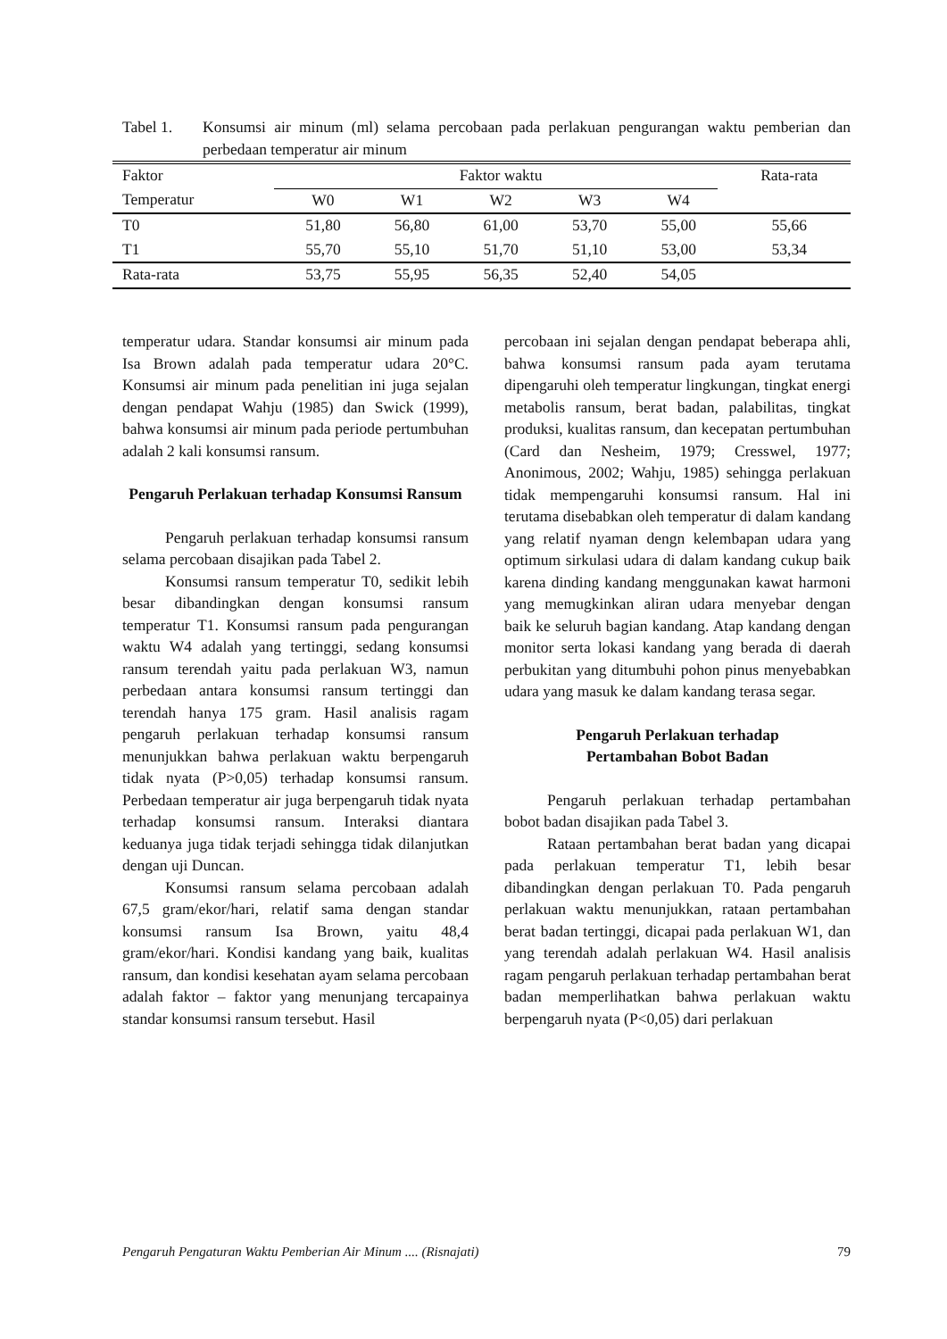Tabel 1. Konsumsi air minum (ml) selama percobaan pada perlakuan pengurangan waktu pemberian dan perbedaan temperatur air minum
| Faktor | Faktor waktu | | | | | Rata-rata |
| --- | --- | --- | --- | --- | --- | --- |
| Temperatur | W0 | W1 | W2 | W3 | W4 | |
| T0 | 51,80 | 56,80 | 61,00 | 53,70 | 55,00 | 55,66 |
| T1 | 55,70 | 55,10 | 51,70 | 51,10 | 53,00 | 53,34 |
| Rata-rata | 53,75 | 55,95 | 56,35 | 52,40 | 54,05 | |
temperatur udara. Standar konsumsi air minum pada Isa Brown adalah pada temperatur udara 20°C. Konsumsi air minum pada penelitian ini juga sejalan dengan pendapat Wahju (1985) dan Swick (1999), bahwa konsumsi air minum pada periode pertumbuhan adalah 2 kali konsumsi ransum.
Pengaruh Perlakuan terhadap Konsumsi Ransum
Pengaruh perlakuan terhadap konsumsi ransum selama percobaan disajikan pada Tabel 2.
Konsumsi ransum temperatur T0, sedikit lebih besar dibandingkan dengan konsumsi ransum temperatur T1. Konsumsi ransum pada pengurangan waktu W4 adalah yang tertinggi, sedang konsumsi ransum terendah yaitu pada perlakuan W3, namun perbedaan antara konsumsi ransum tertinggi dan terendah hanya 175 gram. Hasil analisis ragam pengaruh perlakuan terhadap konsumsi ransum menunjukkan bahwa perlakuan waktu berpengaruh tidak nyata (P>0,05) terhadap konsumsi ransum. Perbedaan temperatur air juga berpengaruh tidak nyata terhadap konsumsi ransum. Interaksi diantara keduanya juga tidak terjadi sehingga tidak dilanjutkan dengan uji Duncan.
Konsumsi ransum selama percobaan adalah 67,5 gram/ekor/hari, relatif sama dengan standar konsumsi ransum Isa Brown, yaitu 48,4 gram/ekor/hari. Kondisi kandang yang baik, kualitas ransum, dan kondisi kesehatan ayam selama percobaan adalah faktor – faktor yang menunjang tercapainya standar konsumsi ransum tersebut. Hasil
percobaan ini sejalan dengan pendapat beberapa ahli, bahwa konsumsi ransum pada ayam terutama dipengaruhi oleh temperatur lingkungan, tingkat energi metabolis ransum, berat badan, palabilitas, tingkat produksi, kualitas ransum, dan kecepatan pertumbuhan (Card dan Nesheim, 1979; Cresswel, 1977; Anonimous, 2002; Wahju, 1985) sehingga perlakuan tidak mempengaruhi konsumsi ransum. Hal ini terutama disebabkan oleh temperatur di dalam kandang yang relatif nyaman dengn kelembapan udara yang optimum sirkulasi udara di dalam kandang cukup baik karena dinding kandang menggunakan kawat harmoni yang memugkinkan aliran udara menyebar dengan baik ke seluruh bagian kandang. Atap kandang dengan monitor serta lokasi kandang yang berada di daerah perbukitan yang ditumbuhi pohon pinus menyebabkan udara yang masuk ke dalam kandang terasa segar.
Pengaruh Perlakuan terhadap
Pertambahan Bobot Badan
Pengaruh perlakuan terhadap pertambahan bobot badan disajikan pada Tabel 3.
Rataan pertambahan berat badan yang dicapai pada perlakuan temperatur T1, lebih besar dibandingkan dengan perlakuan T0. Pada pengaruh perlakuan waktu menunjukkan, rataan pertambahan berat badan tertinggi, dicapai pada perlakuan W1, dan yang terendah adalah perlakuan W4. Hasil analisis ragam pengaruh perlakuan terhadap pertambahan berat badan memperlihatkan bahwa perlakuan waktu berpengaruh nyata (P<0,05) dari perlakuan
Pengaruh Pengaturan Waktu Pemberian Air Minum .... (Risnajati) 79